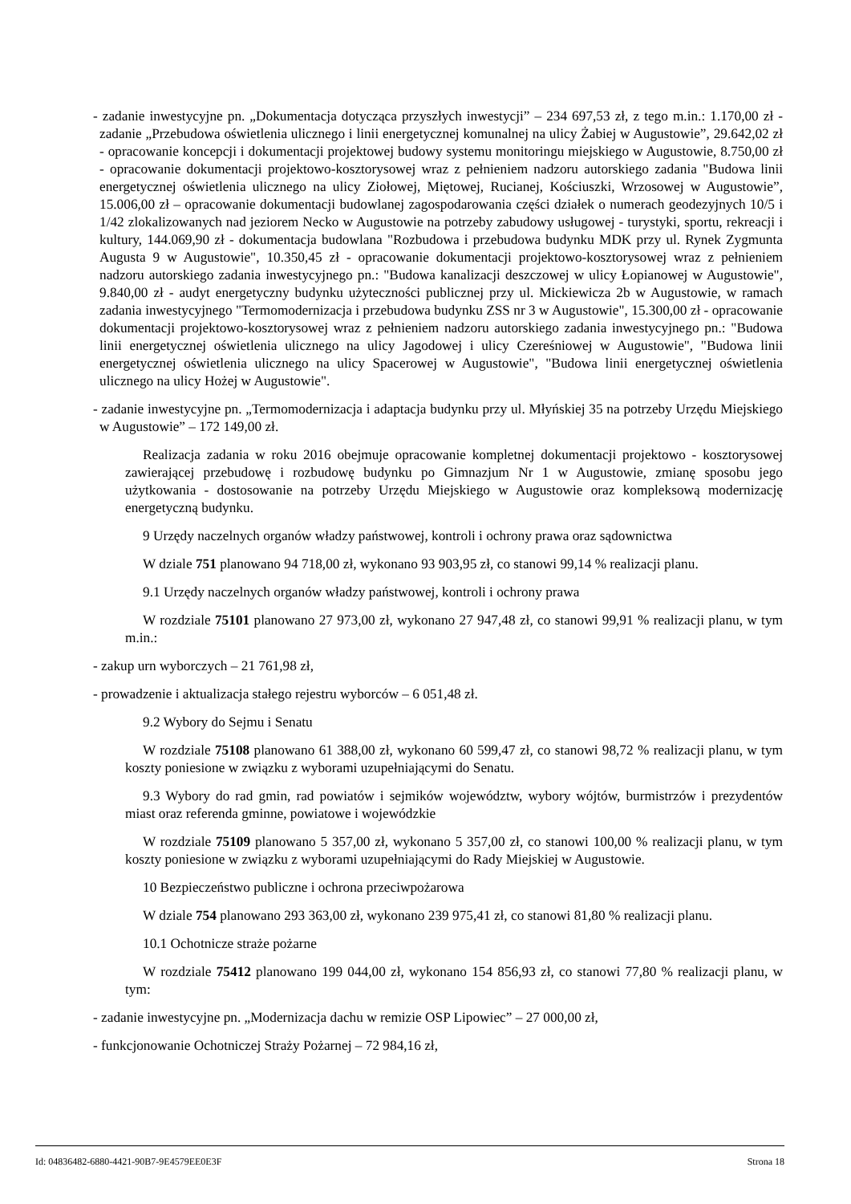- zadanie inwestycyjne pn. „Dokumentacja dotycząca przyszłych inwestycji” – 234 697,53 zł, z tego m.in.: 1.170,00 zł - zadanie „Przebudowa oświetlenia ulicznego i linii energetycznej komunalnej na ulicy Żabiej w Augustowie”, 29.642,02 zł - opracowanie koncepcji i dokumentacji projektowej budowy systemu monitoringu miejskiego w Augustowie, 8.750,00 zł - opracowanie dokumentacji projektowo-kosztorysowej wraz z pełnieniem nadzoru autorskiego zadania "Budowa linii energetycznej oświetlenia ulicznego na ulicy Ziołowej, Miętowej, Rucianej, Kościuszki, Wrzosowej w Augustowie”, 15.006,00 zł – opracowanie dokumentacji budowlanej zagospodarowania części działek o numerach geodezyjnych 10/5 i 1/42 zlokalizowanych nad jeziorem Necko w Augustowie na potrzeby zabudowy usługowej - turystyki, sportu, rekreacji i kultury, 144.069,90 zł - dokumentacja budowlana "Rozbudowa i przebudowa budynku MDK przy ul. Rynek Zygmunta Augusta 9 w Augustowie", 10.350,45 zł - opracowanie dokumentacji projektowo-kosztorysowej wraz z pełnieniem nadzoru autorskiego zadania inwestycyjnego pn.: "Budowa kanalizacji deszczowej w ulicy Łopianowej w Augustowie", 9.840,00 zł - audyt energetyczny budynku użyteczności publicznej przy ul. Mickiewicza 2b w Augustowie, w ramach zadania inwestycyjnego "Termomodernizacja i przebudowa budynku ZSS nr 3 w Augustowie", 15.300,00 zł - opracowanie dokumentacji projektowo-kosztorysowej wraz z pełnieniem nadzoru autorskiego zadania inwestycyjnego pn.: "Budowa linii energetycznej oświetlenia ulicznego na ulicy Jagodowej i ulicy Czereśniowej w Augustowie", "Budowa linii energetycznej oświetlenia ulicznego na ulicy Spacerowej w Augustowie", "Budowa linii energetycznej oświetlenia ulicznego na ulicy Hożej w Augustowie".
- zadanie inwestycyjne pn. „Termomodernizacja i adaptacja budynku przy ul. Młyńskiej 35 na potrzeby Urzędu Miejskiego w Augustowie” – 172 149,00 zł.
Realizacja zadania w roku 2016 obejmuje opracowanie kompletnej dokumentacji projektowo - kosztorysowej zawierającej przebudowę i rozbudowę budynku po Gimnazjum Nr 1 w Augustowie, zmianę sposobu jego użytkowania - dostosowanie na potrzeby Urzędu Miejskiego w Augustowie oraz kompleksową modernizację energetyczną budynku.
9 Urzędy naczelnych organów władzy państwowej, kontroli i ochrony prawa oraz sądownictwa
W dziale 751 planowano 94 718,00 zł, wykonano 93 903,95 zł, co stanowi 99,14 % realizacji planu.
9.1 Urzędy naczelnych organów władzy państwowej, kontroli i ochrony prawa
W rozdziale 75101 planowano 27 973,00 zł, wykonano 27 947,48 zł, co stanowi 99,91 % realizacji planu, w tym m.in.:
- zakup urn wyborczych – 21 761,98 zł,
- prowadzenie i aktualizacja stałego rejestru wyborców – 6 051,48 zł.
9.2 Wybory do Sejmu i Senatu
W rozdziale 75108 planowano 61 388,00 zł, wykonano 60 599,47 zł, co stanowi 98,72 % realizacji planu, w tym koszty poniesione w związku z wyborami uzupełniającymi do Senatu.
9.3 Wybory do rad gmin, rad powiatów i sejmików województw, wybory wójtów, burmistrzów i prezydentów miast oraz referenda gminne, powiatowe i wojewódzkie
W rozdziale 75109 planowano 5 357,00 zł, wykonano 5 357,00 zł, co stanowi 100,00 % realizacji planu, w tym koszty poniesione w związku z wyborami uzupełniającymi do Rady Miejskiej w Augustowie.
10 Bezpieczeństwo publiczne i ochrona przeciwpożarowa
W dziale 754 planowano 293 363,00 zł, wykonano 239 975,41 zł, co stanowi 81,80 % realizacji planu.
10.1 Ochotnicze straże pożarne
W rozdziale 75412 planowano 199 044,00 zł, wykonano 154 856,93 zł, co stanowi 77,80 % realizacji planu, w tym:
- zadanie inwestycyjne pn. „Modernizacja dachu w remizie OSP Lipowiec” – 27 000,00 zł,
- funkcjonowanie Ochotniczej Straży Pożarnej – 72 984,16 zł,
Id: 04836482-6880-4421-90B7-9E4579EE0E3F Strona 18